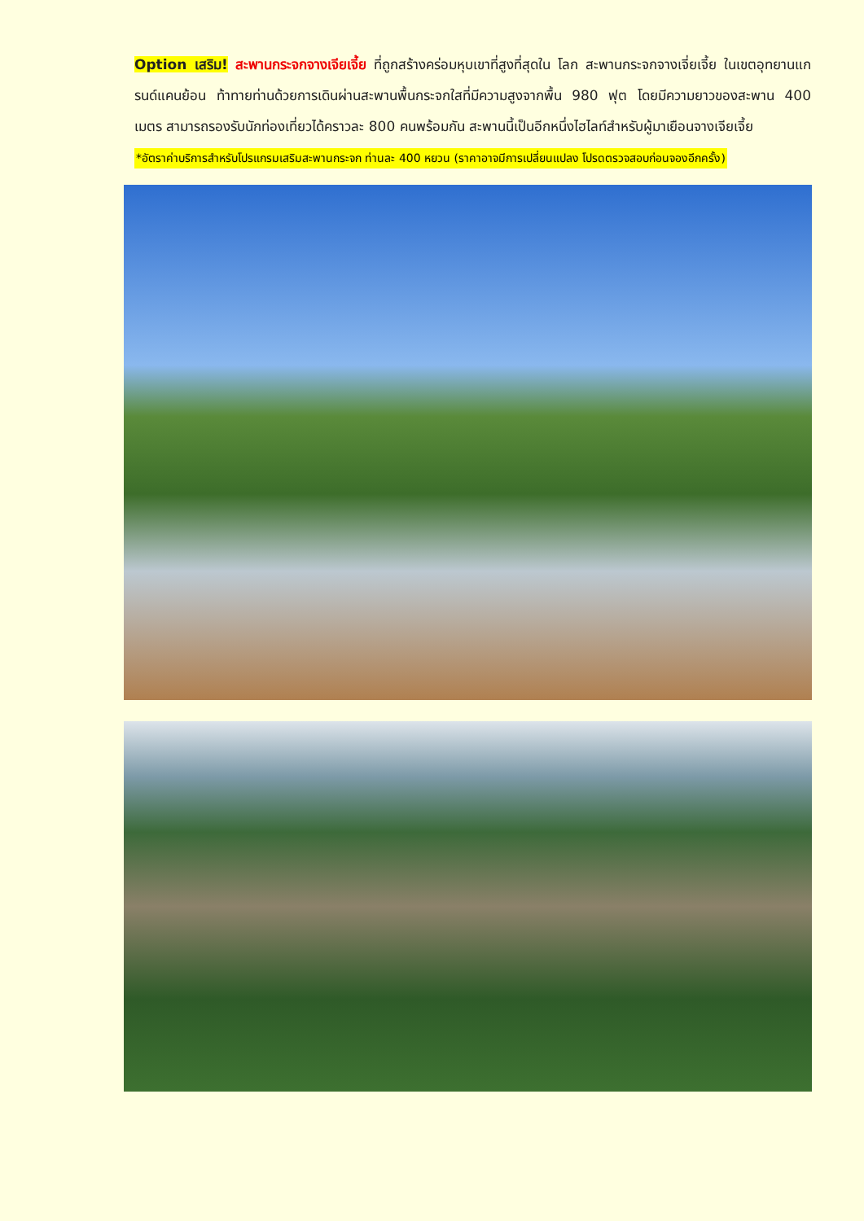Option เสริม! สะพานกระจกจางเจียเจี้ย ที่ถูกสร้างคร่อมหุบเขาที่สูงที่สุดใน โลก สะพานกระจกจางเจี่ยเจี้ย ในเขตอุทยานแกรนด์แคนย้อน ท้าทายท่านด้วยการเดินผ่านสะพานพื้นกระจกใสที่มีความสูงจากพื้น 980 ฟุต โดยมีความยาวของสะพาน 400 เมตร สามารถรองรับนักท่องเที่ยวได้คราวละ 800 คนพร้อมกัน สะพานนี้เป็นอีกหนึ่งไฮไลท์สำหรับผู้มาเยือนจางเจียเจี้ย
*อัตราค่าบริการสำหรับโปรแกรมเสริมสะพานกระจก ท่านละ 400 หยวน (ราคาอาจมีการเปลี่ยนแปลง โปรดตรวจสอบก่อนจองอีกครั้ง)